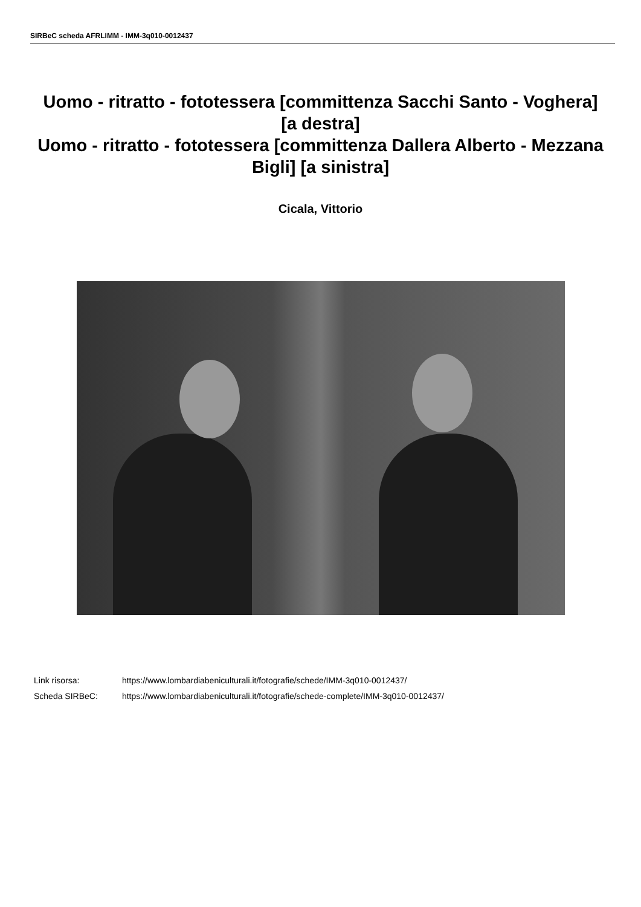SIRBeC scheda AFRLIMM - IMM-3q010-0012437
Uomo - ritratto - fototessera [committenza Sacchi Santo - Voghera] [a destra]
Uomo - ritratto - fototessera [committenza Dallera Alberto - Mezzana Bigli] [a sinistra]
Cicala, Vittorio
Link risorsa: https://www.lombardiabeniculturali.it/fotografie/schede/IMM-3q010-0012437/
Scheda SIRBeC: https://www.lombardiabeniculturali.it/fotografie/schede-complete/IMM-3q010-0012437/